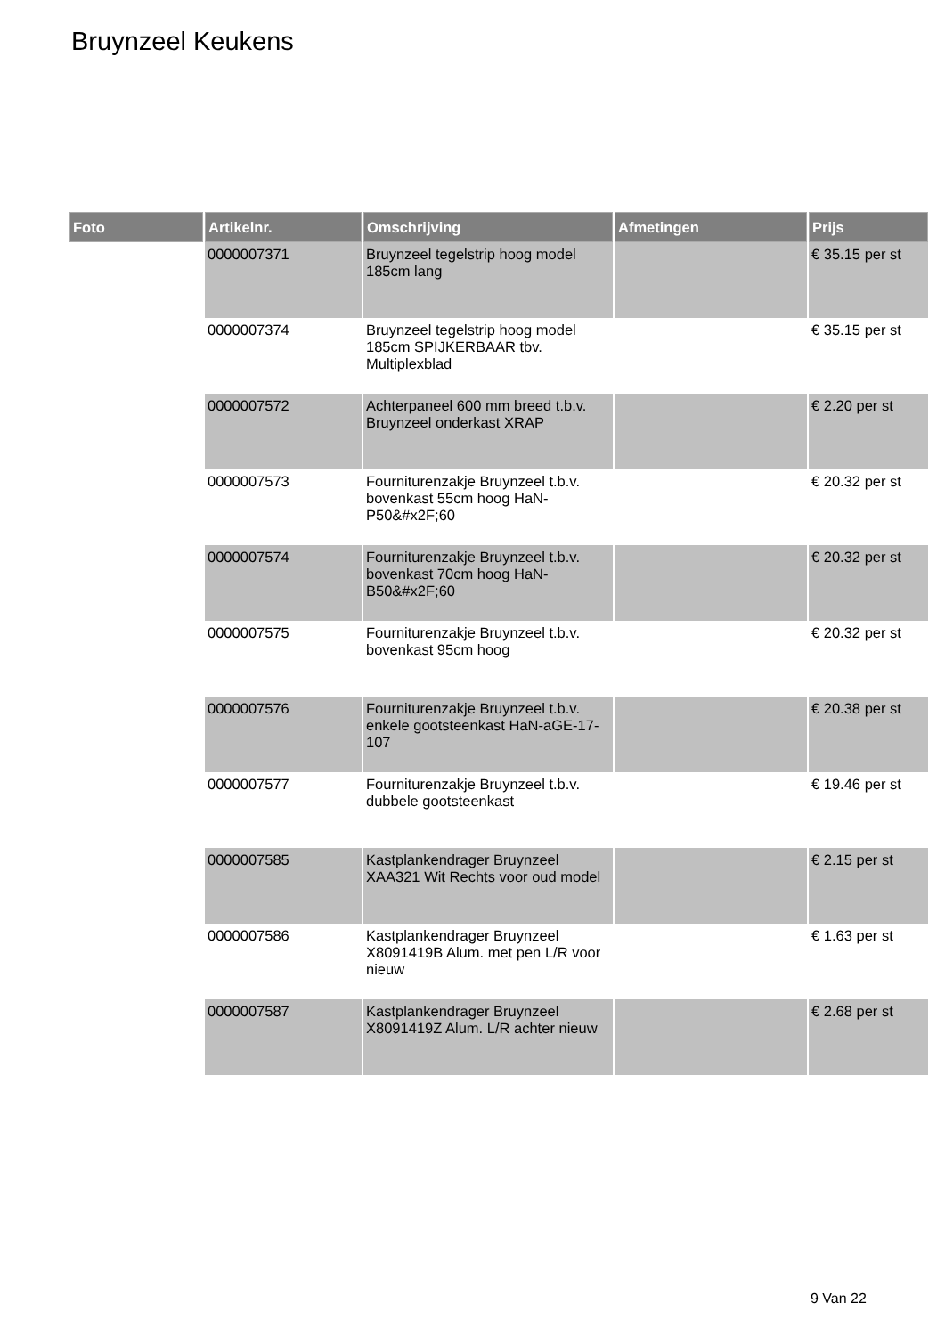Bruynzeel Keukens
| Foto | Artikelnr. | Omschrijving | Afmetingen | Prijs |
| --- | --- | --- | --- | --- |
| | 0000007371 | Bruynzeel tegelstrip hoog model 185cm lang | | € 35.15 per st |
| | 0000007374 | Bruynzeel tegelstrip hoog model 185cm SPIJKERBAAR tbv. Multiplexblad | | € 35.15 per st |
| | 0000007572 | Achterpaneel 600 mm breed t.b.v. Bruynzeel onderkast XRAP | | € 2.20 per st |
| | 0000007573 | Fourniturenzakje Bruynzeel t.b.v. bovenkast 55cm hoog HaN-P50&#x2F;60 | | € 20.32 per st |
| | 0000007574 | Fourniturenzakje Bruynzeel t.b.v. bovenkast 70cm hoog HaN-B50&#x2F;60 | | € 20.32 per st |
| | 0000007575 | Fourniturenzakje Bruynzeel t.b.v. bovenkast 95cm hoog | | € 20.32 per st |
| | 0000007576 | Fourniturenzakje Bruynzeel t.b.v. enkele gootsteenkast HaN-aGE-17-107 | | € 20.38 per st |
| | 0000007577 | Fourniturenzakje Bruynzeel t.b.v. dubbele gootsteenkast | | € 19.46 per st |
| | 0000007585 | Kastplankendrager Bruynzeel XAA321 Wit Rechts voor oud model | | € 2.15 per st |
| | 0000007586 | Kastplankendrager Bruynzeel X8091419B Alum. met pen L/R voor nieuw | | € 1.63 per st |
| | 0000007587 | Kastplankendrager Bruynzeel X8091419Z Alum. L/R achter nieuw | | € 2.68 per st |
9 Van 22